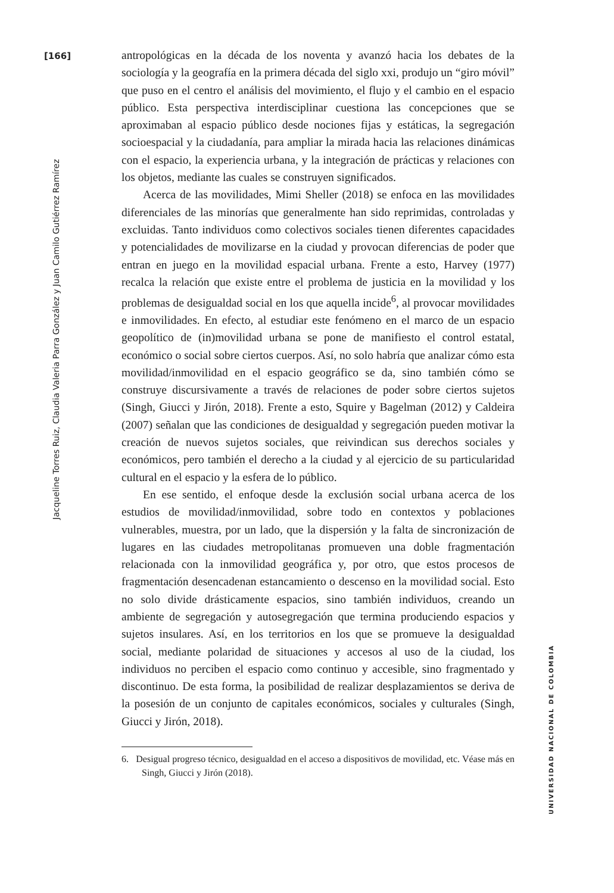[166]
Jacqueline Torres Ruiz, Claudia Valeria Parra González y Juan Camilo Gutiérrez Ramírez
antropológicas en la década de los noventa y avanzó hacia los debates de la sociología y la geografía en la primera década del siglo xxi, produjo un “giro móvil” que puso en el centro el análisis del movimiento, el flujo y el cambio en el espacio público. Esta perspectiva interdisciplinar cuestiona las concepciones que se aproximaban al espacio público desde nociones fijas y estáticas, la segregación socioespacial y la ciudadanía, para ampliar la mirada hacia las relaciones dinámicas con el espacio, la experiencia urbana, y la integración de prácticas y relaciones con los objetos, mediante las cuales se construyen significados.
Acerca de las movilidades, Mimi Sheller (2018) se enfoca en las movilidades diferenciales de las minorías que generalmente han sido reprimidas, controladas y excluidas. Tanto individuos como colectivos sociales tienen diferentes capacidades y potencialidades de movilizarse en la ciudad y provocan diferencias de poder que entran en juego en la movilidad espacial urbana. Frente a esto, Harvey (1977) recalca la relación que existe entre el problema de justicia en la movilidad y los problemas de desigualdad social en los que aquella incide<sup>6</sup>, al provocar movilidades e inmovilidades. En efecto, al estudiar este fenómeno en el marco de un espacio geopolítico de (in)movilidad urbana se pone de manifiesto el control estatal, económico o social sobre ciertos cuerpos. Así, no solo habría que analizar cómo esta movilidad/inmovilidad en el espacio geográfico se da, sino también cómo se construye discursivamente a través de relaciones de poder sobre ciertos sujetos (Singh, Giucci y Jirón, 2018). Frente a esto, Squire y Bagelman (2012) y Caldeira (2007) señalan que las condiciones de desigualdad y segregación pueden motivar la creación de nuevos sujetos sociales, que reivindican sus derechos sociales y económicos, pero también el derecho a la ciudad y al ejercicio de su particularidad cultural en el espacio y la esfera de lo público.
En ese sentido, el enfoque desde la exclusión social urbana acerca de los estudios de movilidad/inmovilidad, sobre todo en contextos y poblaciones vulnerables, muestra, por un lado, que la dispersión y la falta de sincronización de lugares en las ciudades metropolitanas promueven una doble fragmentación relacionada con la inmovilidad geográfica y, por otro, que estos procesos de fragmentación desencadenan estancamiento o descenso en la movilidad social. Esto no solo divide drásticamente espacios, sino también individuos, creando un ambiente de segregación y autosegregación que termina produciendo espacios y sujetos insulares. Así, en los territorios en los que se promueve la desigualdad social, mediante polaridad de situaciones y accesos al uso de la ciudad, los individuos no perciben el espacio como continuo y accesible, sino fragmentado y discontinuo. De esta forma, la posibilidad de realizar desplazamientos se deriva de la posesión de un conjunto de capitales económicos, sociales y culturales (Singh, Giucci y Jirón, 2018).
6. Desigual progreso técnico, desigualdad en el acceso a dispositivos de movilidad, etc. Véase más en Singh, Giucci y Jirón (2018).
UNIVERSIDAD NACIONAL DE COLOMBIA